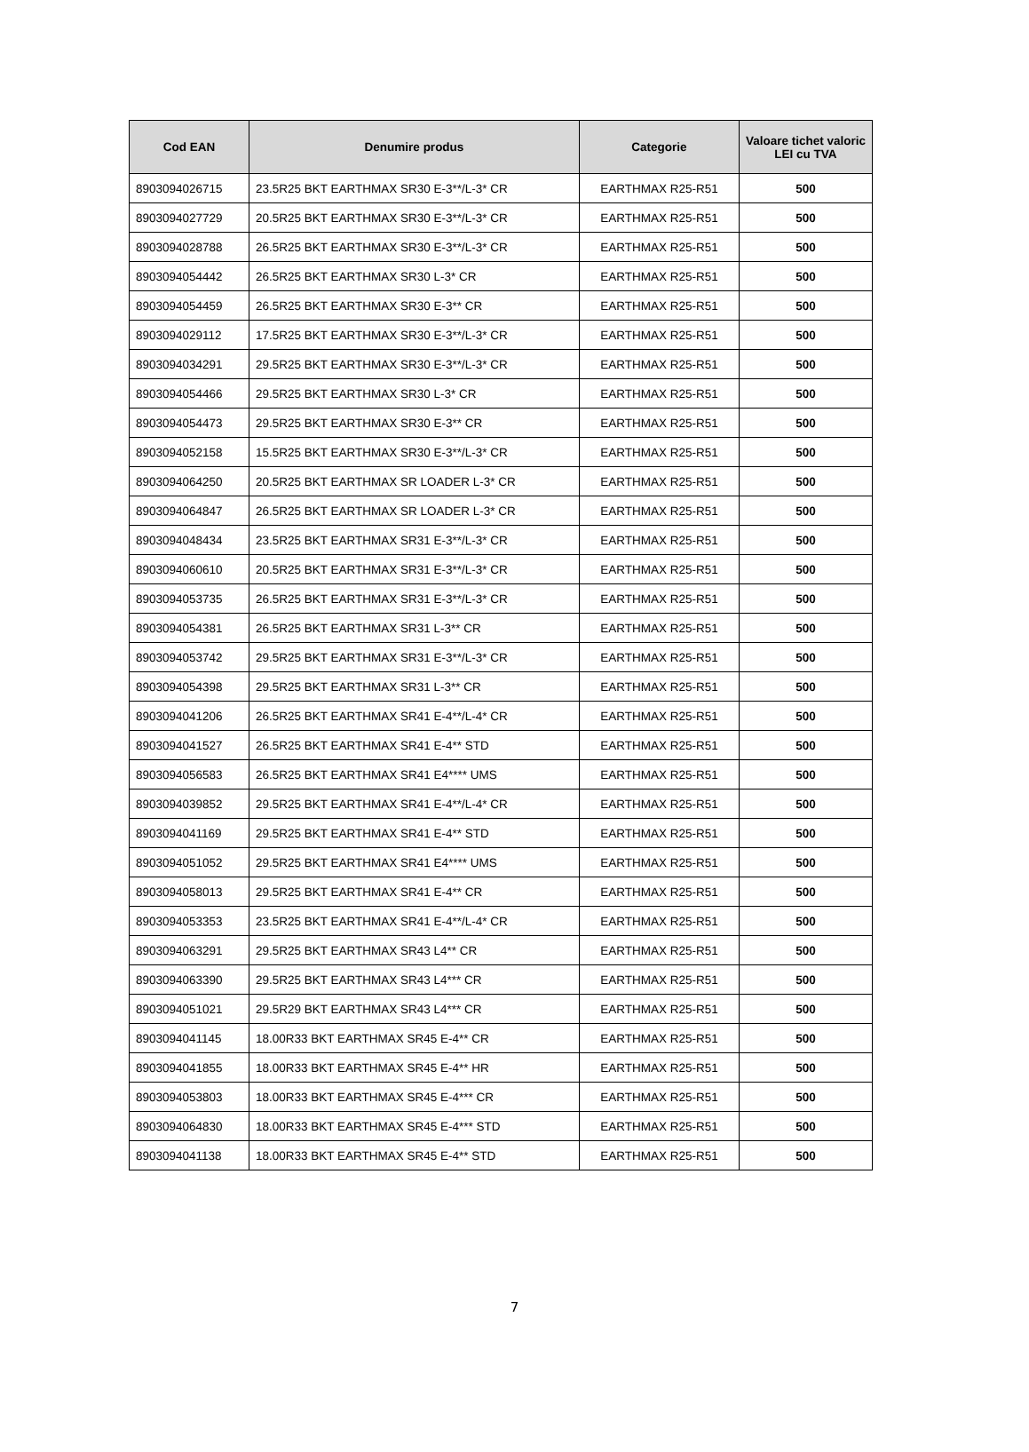| Cod EAN | Denumire produs | Categorie | Valoare tichet valoric LEI cu TVA |
| --- | --- | --- | --- |
| 8903094026715 | 23.5R25 BKT EARTHMAX SR30 E-3**/L-3* CR | EARTHMAX R25-R51 | 500 |
| 8903094027729 | 20.5R25 BKT EARTHMAX SR30 E-3**/L-3* CR | EARTHMAX R25-R51 | 500 |
| 8903094028788 | 26.5R25 BKT EARTHMAX SR30 E-3**/L-3* CR | EARTHMAX R25-R51 | 500 |
| 8903094054442 | 26.5R25 BKT EARTHMAX SR30 L-3* CR | EARTHMAX R25-R51 | 500 |
| 8903094054459 | 26.5R25 BKT EARTHMAX SR30 E-3** CR | EARTHMAX R25-R51 | 500 |
| 8903094029112 | 17.5R25 BKT EARTHMAX SR30 E-3**/L-3* CR | EARTHMAX R25-R51 | 500 |
| 8903094034291 | 29.5R25 BKT EARTHMAX SR30 E-3**/L-3* CR | EARTHMAX R25-R51 | 500 |
| 8903094054466 | 29.5R25 BKT EARTHMAX SR30 L-3* CR | EARTHMAX R25-R51 | 500 |
| 8903094054473 | 29.5R25 BKT EARTHMAX SR30 E-3** CR | EARTHMAX R25-R51 | 500 |
| 8903094052158 | 15.5R25 BKT EARTHMAX SR30 E-3**/L-3* CR | EARTHMAX R25-R51 | 500 |
| 8903094064250 | 20.5R25 BKT EARTHMAX SR LOADER L-3* CR | EARTHMAX R25-R51 | 500 |
| 8903094064847 | 26.5R25 BKT EARTHMAX SR LOADER L-3* CR | EARTHMAX R25-R51 | 500 |
| 8903094048434 | 23.5R25 BKT EARTHMAX SR31 E-3**/L-3* CR | EARTHMAX R25-R51 | 500 |
| 8903094060610 | 20.5R25 BKT EARTHMAX SR31 E-3**/L-3* CR | EARTHMAX R25-R51 | 500 |
| 8903094053735 | 26.5R25 BKT EARTHMAX SR31 E-3**/L-3* CR | EARTHMAX R25-R51 | 500 |
| 8903094054381 | 26.5R25 BKT EARTHMAX SR31 L-3** CR | EARTHMAX R25-R51 | 500 |
| 8903094053742 | 29.5R25 BKT EARTHMAX SR31 E-3**/L-3* CR | EARTHMAX R25-R51 | 500 |
| 8903094054398 | 29.5R25 BKT EARTHMAX SR31 L-3** CR | EARTHMAX R25-R51 | 500 |
| 8903094041206 | 26.5R25 BKT EARTHMAX SR41 E-4**/L-4* CR | EARTHMAX R25-R51 | 500 |
| 8903094041527 | 26.5R25 BKT EARTHMAX SR41 E-4** STD | EARTHMAX R25-R51 | 500 |
| 8903094056583 | 26.5R25 BKT EARTHMAX SR41 E4**** UMS | EARTHMAX R25-R51 | 500 |
| 8903094039852 | 29.5R25 BKT EARTHMAX SR41 E-4**/L-4* CR | EARTHMAX R25-R51 | 500 |
| 8903094041169 | 29.5R25 BKT EARTHMAX SR41 E-4** STD | EARTHMAX R25-R51 | 500 |
| 8903094051052 | 29.5R25 BKT EARTHMAX SR41 E4**** UMS | EARTHMAX R25-R51 | 500 |
| 8903094058013 | 29.5R25 BKT EARTHMAX SR41 E-4** CR | EARTHMAX R25-R51 | 500 |
| 8903094053353 | 23.5R25 BKT EARTHMAX SR41 E-4**/L-4* CR | EARTHMAX R25-R51 | 500 |
| 8903094063291 | 29.5R25 BKT EARTHMAX SR43 L4** CR | EARTHMAX R25-R51 | 500 |
| 8903094063390 | 29.5R25 BKT EARTHMAX SR43 L4*** CR | EARTHMAX R25-R51 | 500 |
| 8903094051021 | 29.5R29 BKT EARTHMAX SR43 L4*** CR | EARTHMAX R25-R51 | 500 |
| 8903094041145 | 18.00R33 BKT EARTHMAX SR45 E-4** CR | EARTHMAX R25-R51 | 500 |
| 8903094041855 | 18.00R33 BKT EARTHMAX SR45 E-4** HR | EARTHMAX R25-R51 | 500 |
| 8903094053803 | 18.00R33 BKT EARTHMAX SR45 E-4*** CR | EARTHMAX R25-R51 | 500 |
| 8903094064830 | 18.00R33 BKT EARTHMAX SR45 E-4*** STD | EARTHMAX R25-R51 | 500 |
| 8903094041138 | 18.00R33 BKT EARTHMAX SR45 E-4** STD | EARTHMAX R25-R51 | 500 |
7